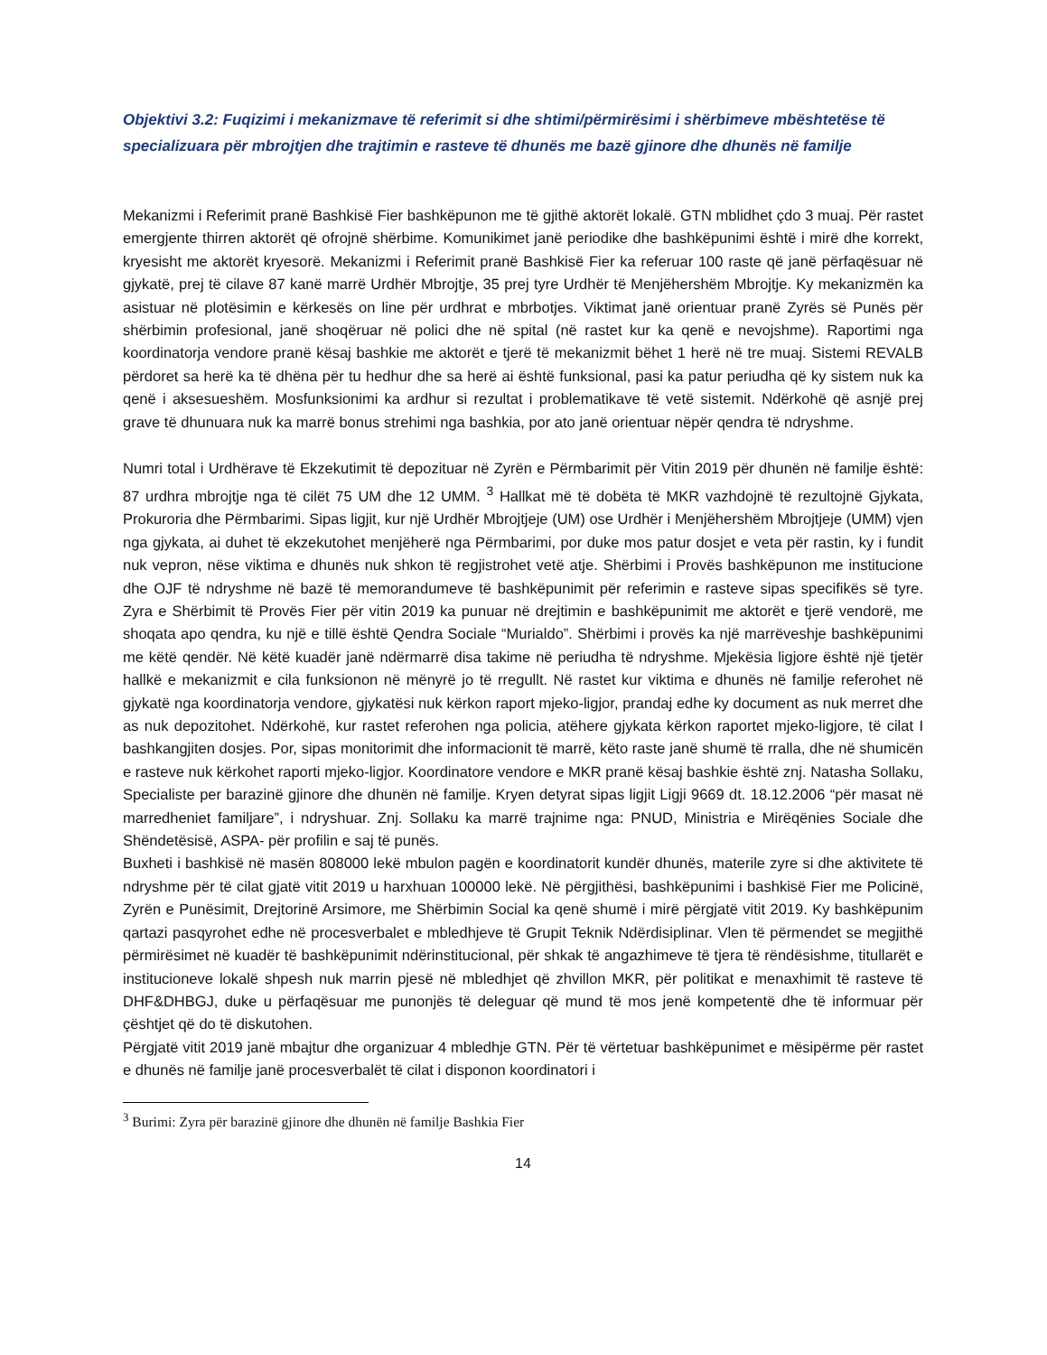Objektivi 3.2: Fuqizimi i mekanizmave të referimit si dhe shtimi/përmirësimi i shërbimeve mbështetëse të specializuara për mbrojtjen dhe trajtimin e rasteve të dhunës me bazë gjinore dhe dhunës në familje
Mekanizmi i Referimit pranë Bashkisë Fier bashkëpunon me të gjithë aktorët lokalë. GTN mblidhet çdo 3 muaj. Për rastet emergjente thirren aktorët që ofrojnë shërbime. Komunikimet janë periodike dhe bashkëpunimi është i mirë dhe korrekt, kryesisht me aktorët kryesorë. Mekanizmi i Referimit pranë Bashkisë Fier ka referuar 100 raste që janë përfaqësuar në gjykatë, prej të cilave 87 kanë marrë Urdhër Mbrojtje, 35 prej tyre Urdhër të Menjëhershëm Mbrojtje. Ky mekanizmën ka asistuar në plotësimin e kërkesës on line për urdhrat e mbrbotjes. Viktimat janë orientuar pranë Zyrës së Punës për shërbimin profesional, janë shoqëruar në polici dhe në spital (në rastet kur ka qenë e nevojshme). Raportimi nga koordinatorja vendore pranë kësaj bashkie me aktorët e tjerë të mekanizmit bëhet 1 herë në tre muaj. Sistemi REVALB përdoret sa herë ka të dhëna për tu hedhur dhe sa herë ai është funksional, pasi ka patur periudha që ky sistem nuk ka qenë i aksesueshëm. Mosfunksionimi ka ardhur si rezultat i problematikave të vetë sistemit. Ndërkohë që asnjë prej grave të dhunuara nuk ka marrë bonus strehimi nga bashkia, por ato janë orientuar nëpër qendra të ndryshme.
Numri total i Urdhërave të Ekzekutimit të depozituar në Zyrën e Përmbarimit për Vitin 2019 për dhunën në familje është: 87 urdhra mbrojtje nga të cilët 75 UM dhe 12 UMM. <sup>3</sup> Hallkat më të dobëta të MKR vazhdojnë të rezultojnë Gjykata, Prokuroria dhe Përmbarimi. Sipas ligjit, kur një Urdhër Mbrojtjeje (UM) ose Urdhër i Menjëhershëm Mbrojtjeje (UMM) vjen nga gjykata, ai duhet të ekzekutohet menjëherë nga Përmbarimi, por duke mos patur dosjet e veta për rastin, ky i fundit nuk vepron, nëse viktima e dhunës nuk shkon të regjistrohet vetë atje. Shërbimi i Provës bashkëpunon me institucione dhe OJF të ndryshme në bazë të memorandumeve të bashkëpunimit për referimin e rasteve sipas specifikës së tyre. Zyra e Shërbimit të Provës Fier për vitin 2019 ka punuar në drejtimin e bashkëpunimit me aktorët e tjerë vendorë, me shoqata apo qendra, ku një e tillë është Qendra Sociale “Murialdo”. Shërbimi i provës ka një marrëveshje bashkëpunimi me këtë qendër. Në këtë kuadër janë ndërmarrë disa takime në periudha të ndryshme. Mjekësia ligjore është një tjetër hallkë e mekanizmit e cila funksionon në mënyrë jo të rregullt. Në rastet kur viktima e dhunës në familje referohet në gjykatë nga koordinatorja vendore, gjykatësi nuk kërkon raport mjeko-ligjor, prandaj edhe ky document as nuk merret dhe as nuk depozitohet. Ndërkohë, kur rastet referohen nga policia, atëhere gjykata kërkon raportet mjeko-ligjore, të cilat I bashkangjiten dosjes. Por, sipas monitorimit dhe informacionit të marrë, këto raste janë shumë të rralla, dhe në shumicën e rasteve nuk kërkohet raporti mjeko-ligjor. Koordinatore vendore e MKR pranë kësaj bashkie është znj. Natasha Sollaku, Specialiste per barazinë gjinore dhe dhunën në familje. Kryen detyrat sipas ligjit Ligji 9669 dt. 18.12.2006 “për masat në marredheniet familjare”, i ndryshuar. Znj. Sollaku ka marrë trajnime nga: PNUD, Ministria e Mirëqënies Sociale dhe Shëndetësisë, ASPA- për profilin e saj të punës.
Buxheti i bashkisë në masën 808000 lekë mbulon pagën e koordinatorit kundër dhunës, materile zyre si dhe aktivitete të ndryshme për të cilat gjatë vitit 2019 u harxhuan 100000 lekë. Në përgjithësi, bashkëpunimi i bashkisë Fier me Policinë, Zyrën e Punësimit, Drejtorinë Arsimore, me Shërbimin Social ka qenë shumë i mirë përgjatë vitit 2019. Ky bashkëpunim qartazi pasqyrohet edhe në procesverbalet e mbledhjeve të Grupit Teknik Ndërdisiplinar. Vlen të përmendet se megjithë përmirësimet në kuadër të bashkëpunimit ndërinstitucional, për shkak të angazhimeve të tjera të rëndësishme, titullarët e institucioneve lokalë shpesh nuk marrin pjesë në mbledhjet që zhvillon MKR, për politikat e menaxhimit të rasteve të DHF&DHBGJ, duke u përfaqësuar me punonjës të deleguar që mund të mos jenë kompetentë dhe të informuar për çështjet që do të diskutohen.
Përgjatë vitit 2019 janë mbajtur dhe organizuar 4 mbledhje GTN. Për të vërtetuar bashkëpunimet e mësipërme për rastet e dhunës në familje janë procesverbalët të cilat i disponon koordinatori i
<sup>3</sup> Burimi: Zyra për barazinë gjinore dhe dhunën në familje Bashkia Fier
14